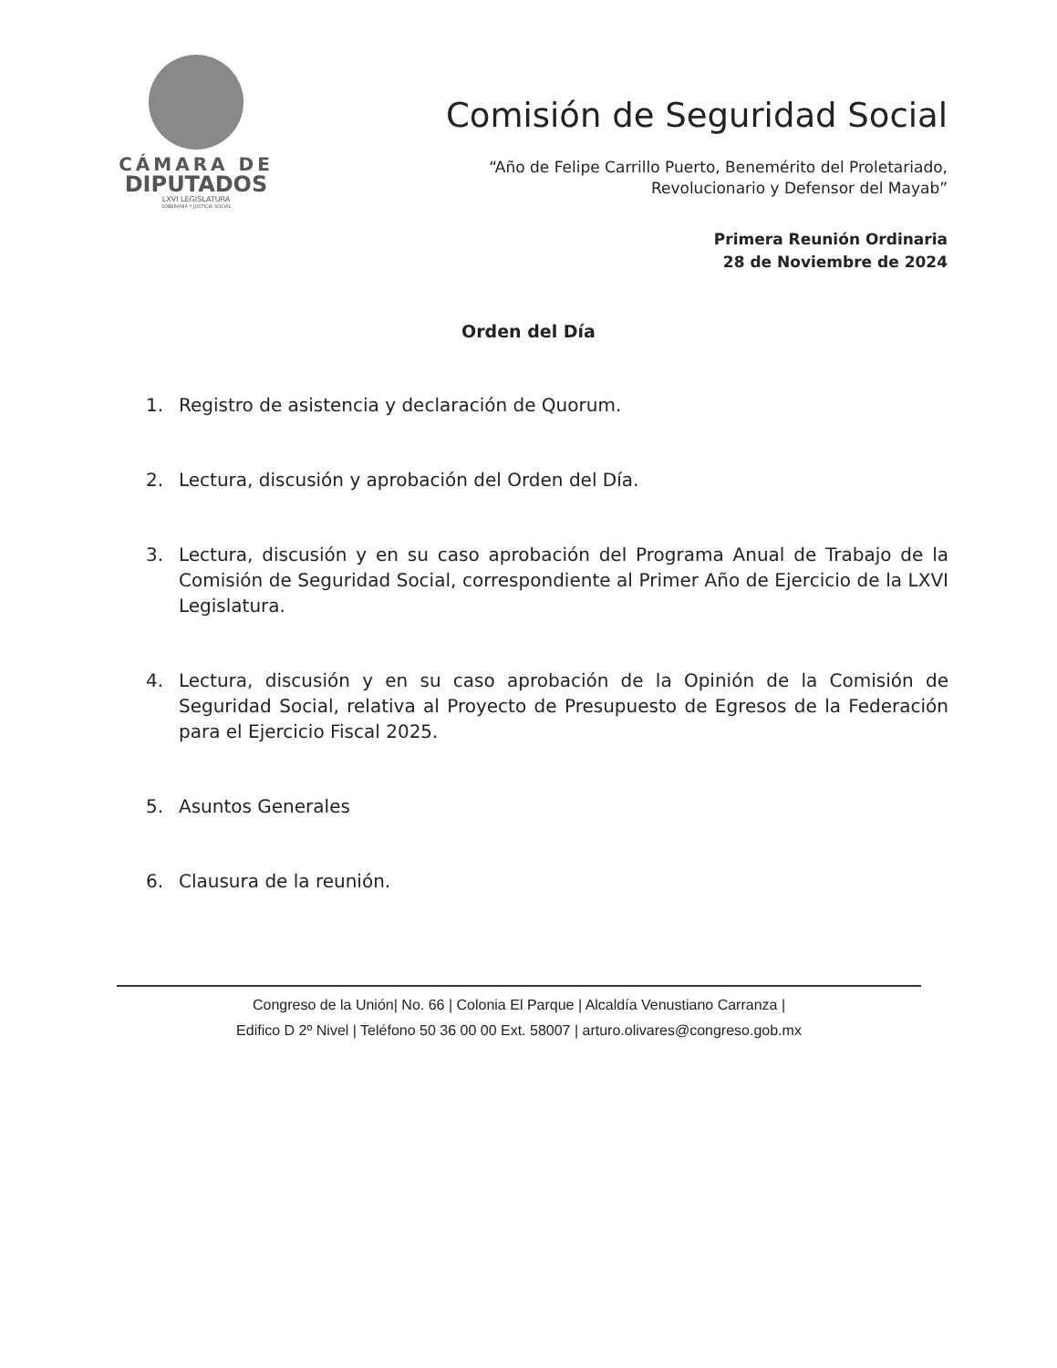CÁMARA DE
DIPUTADOS
LXVI LEGISLATURA
SOBERANÍA Y JUSTICIA SOCIAL
Comisión de Seguridad Social
“Año de Felipe Carrillo Puerto, Benemérito del Proletariado,
Revolucionario y Defensor del Mayab”
Primera Reunión Ordinaria
28 de Noviembre de 2024
Orden del Día
1. Registro de asistencia y declaración de Quorum.
2. Lectura, discusión y aprobación del Orden del Día.
3. Lectura, discusión y en su caso aprobación del Programa Anual de Trabajo de la Comisión de Seguridad Social, correspondiente al Primer Año de Ejercicio de la LXVI Legislatura.
4. Lectura, discusión y en su caso aprobación de la Opinión de la Comisión de Seguridad Social, relativa al Proyecto de Presupuesto de Egresos de la Federación para el Ejercicio Fiscal 2025.
5. Asuntos Generales
6. Clausura de la reunión.
Congreso de la Unión| No. 66 | Colonia El Parque | Alcaldía Venustiano Carranza |
Edifico D 2º Nivel | Teléfono 50 36 00 00 Ext. 58007 | arturo.olivares@congreso.gob.mx